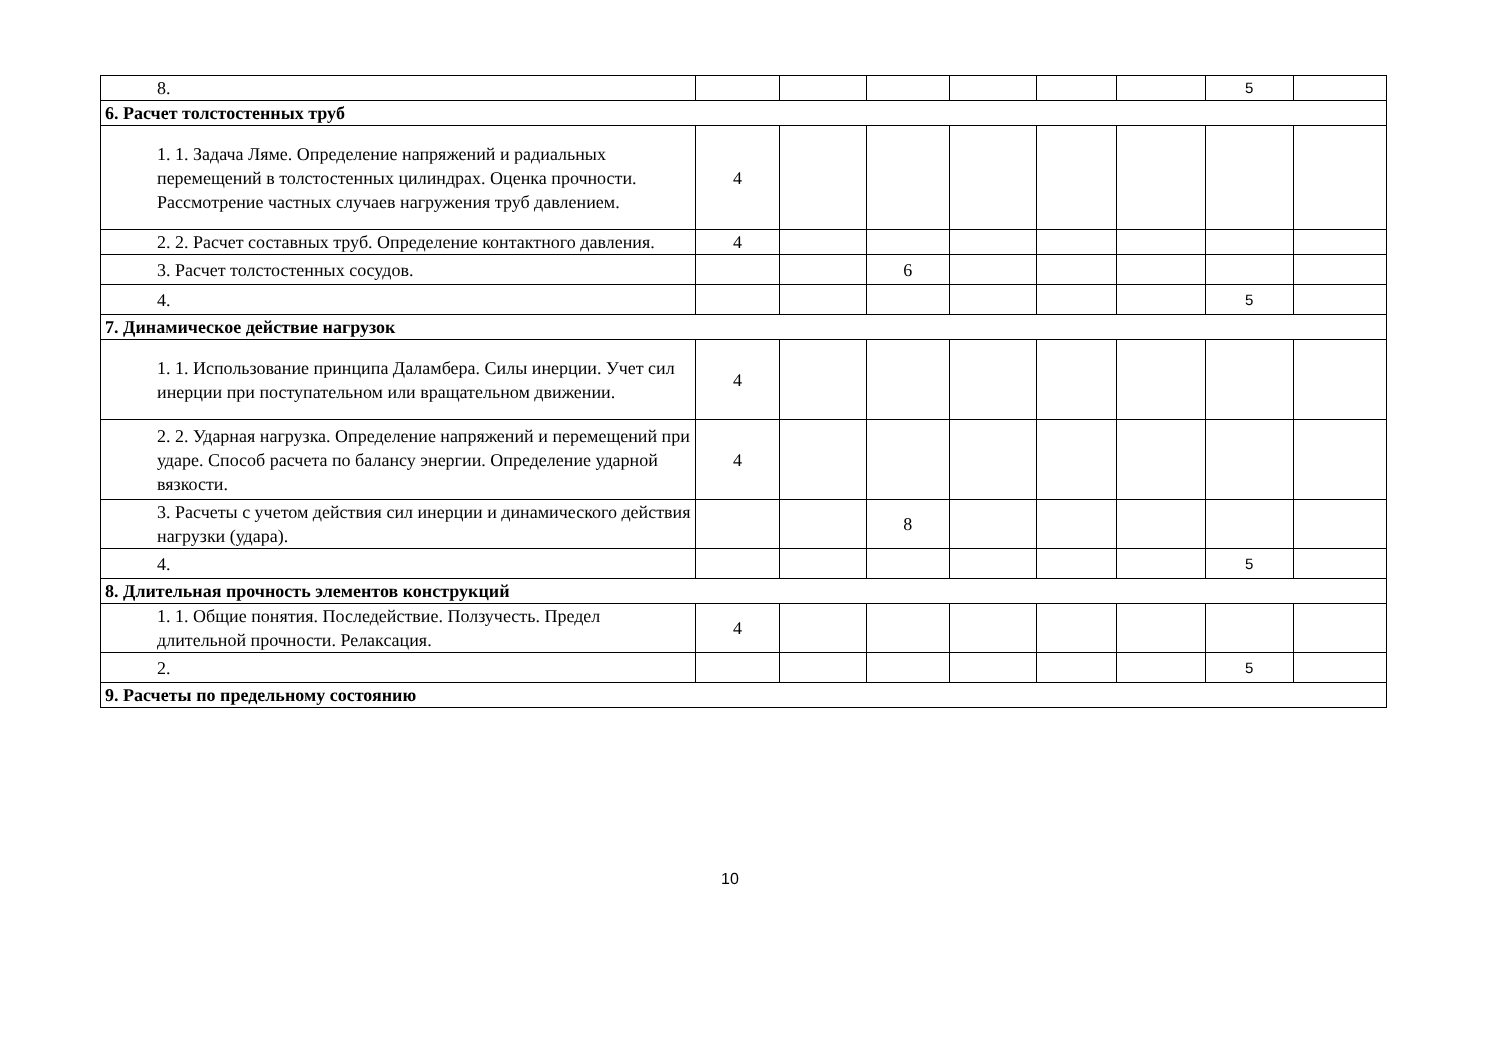| 8. | | | | | | | 5 | |
| 6. Расчет толстостенных труб | | | | | | | | |
| 1. 1. Задача Ляме. Определение напряжений и радиальных перемещений в толстостенных цилиндрах. Оценка прочности. Рассмотрение частных случаев нагружения труб давлением. | 4 | | | | | | | |
| 2. 2. Расчет составных труб. Определение контактного давления. | 4 | | | | | | | |
| 3. Расчет толстостенных сосудов. | | | 6 | | | | | |
| 4. | | | | | | | 5 | |
| 7. Динамическое действие нагрузок | | | | | | | | |
| 1. 1. Использование принципа Даламбера. Силы инерции. Учет сил инерции при поступательном или вращательном движении. | 4 | | | | | | | |
| 2. 2. Ударная нагрузка. Определение напряжений и перемещений при ударе. Способ расчета по балансу энергии. Определение ударной вязкости. | 4 | | | | | | | |
| 3. Расчеты с учетом действия сил инерции и динамического действия нагрузки (удара). | | | 8 | | | | | |
| 4. | | | | | | | 5 | |
| 8. Длительная прочность элементов конструкций | | | | | | | | |
| 1. 1. Общие понятия. Последействие. Ползучесть. Предел длительной прочности. Релаксация. | 4 | | | | | | | |
| 2. | | | | | | | 5 | |
| 9. Расчеты по предельному состоянию | | | | | | | | |
10